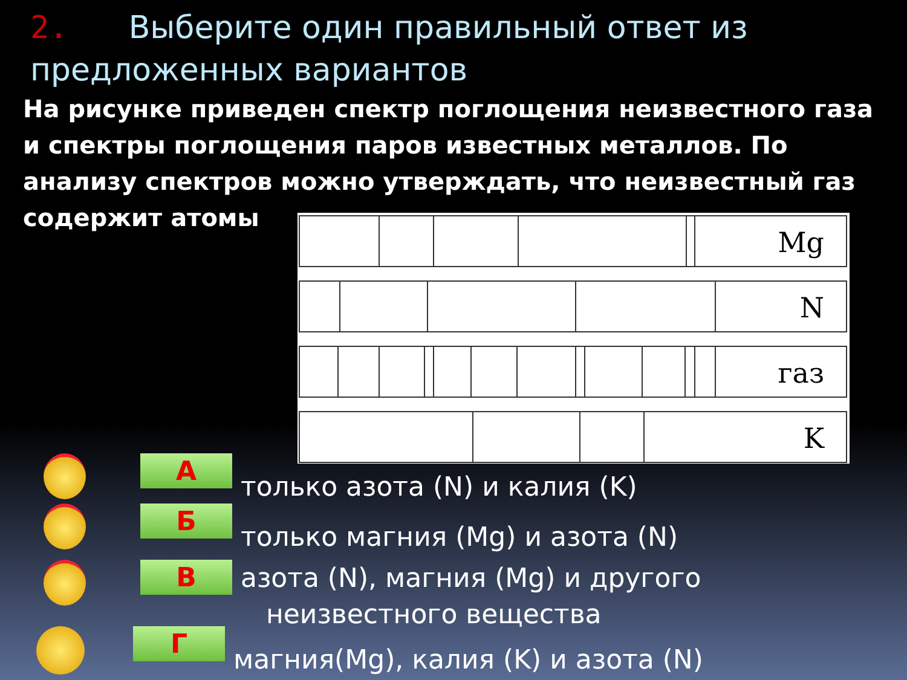2. Выберите один правильный ответ из предложенных вариантов
На рисунке приведен спектр поглощения неизвестного газа и спектры поглощения паров известных металлов. По анализу спектров можно утверждать, что неизвестный газ содержит атомы
Mg
N
газ
K
А
только азота (N) и калия (K)
Б
только магния (Mg) и азота (N)
В
азота (N), магния (Mg) и другого
неизвестного вещества
Г
магния(Mg), калия (K) и азота (N)